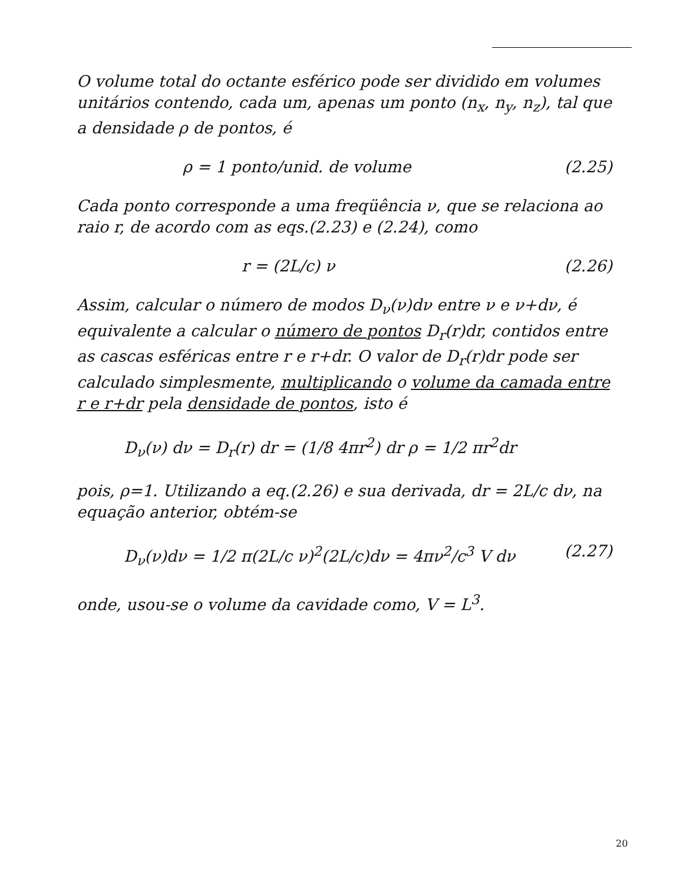O volume total do octante esférico pode ser dividido em volumes unitários contendo, cada um, apenas um ponto (n<sub>x</sub>, n<sub>y</sub>, n<sub>z</sub>), tal que a densidade ρ de pontos, é
ρ = 1 ponto/unid. de volume (2.25)
Cada ponto corresponde a uma freqüência ν, que se relaciona ao raio r, de acordo com as eqs.(2.23) e (2.24), como
r = (2L/c) ν (2.26)
Assim, calcular o número de modos D<sub>ν</sub>(ν)dν entre ν e ν+dν, é equivalente a calcular o número de pontos D<sub>r</sub>(r)dr, contidos entre as cascas esféricas entre r e r+dr. O valor de D<sub>r</sub>(r)dr pode ser calculado simplesmente, multiplicando o volume da camada entre r e r+dr pela densidade de pontos, isto é
D<sub>ν</sub>(ν) dν = D<sub>r</sub>(r) dr = (1/8 4πr<sup>2</sup>) dr ρ = 1/2 πr<sup>2</sup>dr
pois, ρ=1. Utilizando a eq.(2.26) e sua derivada, dr = 2L/c dν, na equação anterior, obtém-se
D<sub>ν</sub>(ν)dν = 1/2 π(2L/c ν)<sup>2</sup>(2L/c)dν = 4πν<sup>2</sup>/c<sup>3</sup> V dν (2.27)
onde, usou-se o volume da cavidade como, V = L<sup>3</sup>.
20